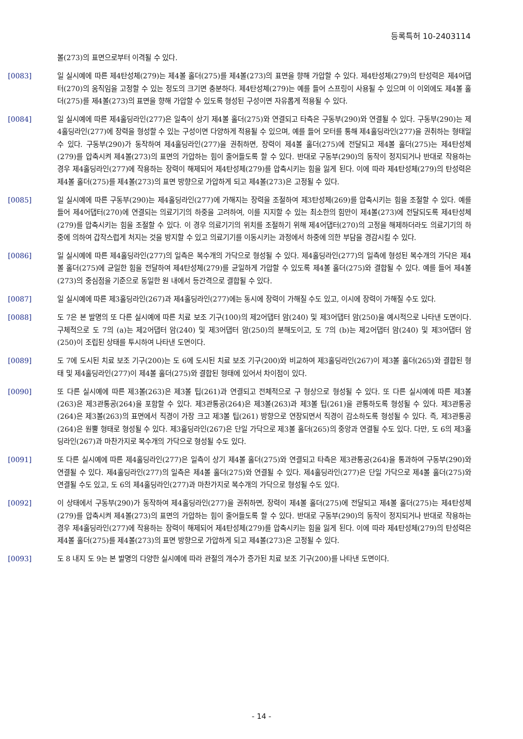등록특허 10-2403114
볼(273)의 표면으로부터 이격될 수 있다.
[0083] 일 실시예에 따른 제4탄성체(279)는 제4볼 홀더(275)를 제4볼(273)의 표면을 향해 가압할 수 있다. 제4탄성체(279)의 탄성력은 제4어댑터(270)의 움직임을 고정할 수 있는 정도의 크기면 충분하다. 제4탄성체(279)는 예를 들어 스프링이 사용될 수 있으며 이 이외에도 제4볼 홀더(275)를 제4볼(273)의 표면을 향해 가압할 수 있도록 형성된 구성이면 자유롭게 적용될 수 있다.
[0084] 일 실시예에 따른 제4홀딩라인(277)은 일측이 상기 제4볼 홀더(275)와 연결되고 타측은 구동부(290)와 연결될 수 있다. 구동부(290)는 제4홀딩라인(277)에 장력을 형성할 수 있는 구성이면 다양하게 적용될 수 있으며, 예를 들어 모터를 통해 제4홀딩라인(277)을 권취하는 형태일 수 있다. 구동부(290)가 동작하여 제4홀딩라인(277)을 권취하면, 장력이 제4볼 홀더(275)에 전달되고 제4볼 홀더(275)는 제4탄성체(279)를 압축시켜 제4볼(273)의 표면의 가압하는 힘이 줄어들도록 할 수 있다. 반대로 구동부(290)의 동작이 정지되거나 반대로 작용하는 경우 제4홀딩라인(277)에 작용하는 장력이 해제되어 제4탄성체(279)를 압축시키는 힘을 잃게 된다. 이에 따라 제4탄성체(279)의 탄성력은 제4볼 홀더(275)를 제4볼(273)의 표면 방향으로 가압하게 되고 제4볼(273)은 고정될 수 있다.
[0085] 일 실시예에 따른 구동부(290)는 제4홀딩라인(277)에 가해지는 장력을 조절하여 제3탄성체(269)를 압축시키는 힘을 조절할 수 있다. 예를 들어 제4어댑터(270)에 연결되는 의료기기의 하중을 고려하여, 이를 지지할 수 있는 최소한의 힘만이 제4볼(273)에 전달되도록 제4탄성체(279)를 압축시키는 힘을 조절할 수 있다. 이 경우 의료기기의 위치를 조절하기 위해 제4어댑터(270)의 고정을 해제하더라도 의료기기의 하중에 의하여 갑작스럽게 처지는 것을 방지할 수 있고 의료기기를 이동시키는 과정에서 하중에 의한 부담을 경감시킬 수 있다.
[0086] 일 실시예에 따른 제4홀딩라인(277)의 일측은 복수개의 가닥으로 형성될 수 있다. 제4홀딩라인(277)의 일측에 형성된 복수개의 가닥은 제4볼 홀더(275)에 균일한 힘을 전달하여 제4탄성체(279)를 균일하게 가압할 수 있도록 제4볼 홀더(275)와 결합될 수 있다. 예를 들어 제4볼(273)의 중심점을 기준으로 동일한 원 내에서 등간격으로 결합될 수 있다.
[0087] 일 실시예에 따른 제3홀딩라인(267)과 제4홀딩라인(277)에는 동시에 장력이 가해질 수도 있고, 이시에 장력이 가해질 수도 있다.
[0088] 도 7은 본 발명의 또 다른 실시예에 따른 치료 보조 기구(100)의 제2어댑터 암(240) 및 제3어댑터 암(250)을 예시적으로 나타낸 도면이다. 구체적으로 도 7의 (a)는 제2어댑터 암(240) 및 제3어댑터 암(250)의 분해도이고, 도 7의 (b)는 제2어댑터 암(240) 및 제3어댑터 암(250)이 조립된 상태를 투시하여 나타낸 도면이다.
[0089] 도 7에 도시된 치료 보조 기구(200)는 도 6에 도시된 치료 보조 기구(200)와 비교하여 제3홀딩라인(267)이 제3볼 홀더(265)와 결합된 형태 및 제4홀딩라인(277)이 제4볼 홀더(275)와 결합된 형태에 있어서 차이점이 있다.
[0090] 또 다른 실시예에 따른 제3볼(263)은 제3볼 팁(261)과 연결되고 전체적으로 구 형상으로 형성될 수 있다. 또 다른 실시예에 따른 제3볼(263)은 제3관통공(264)을 포함할 수 있다. 제3관통공(264)은 제3볼(263)과 제3볼 팁(261)을 관통하도록 형성될 수 있다. 제3관통공(264)은 제3볼(263)의 표면에서 직경이 가장 크고 제3볼 팁(261) 방향으로 연장되면서 직경이 감소하도록 형성될 수 있다. 즉, 제3관통공(264)은 원뿔 형태로 형성될 수 있다. 제3홀딩라인(267)은 단일 가닥으로 제3볼 홀더(265)의 중앙과 연결될 수도 있다. 다만, 도 6의 제3홀딩라인(267)과 마찬가지로 복수개의 가닥으로 형성될 수도 있다.
[0091] 또 다른 실시예에 따른 제4홀딩라인(277)은 일측이 상기 제4볼 홀더(275)와 연결되고 타측은 제3관통공(264)을 통과하여 구동부(290)와 연결될 수 있다. 제4홀딩라인(277)의 일측은 제4볼 홀더(275)와 연결될 수 있다. 제4홀딩라인(277)은 단일 가닥으로 제4볼 홀더(275)와 연결될 수도 있고, 도 6의 제4홀딩라인(277)과 마찬가지로 복수개의 가닥으로 형성될 수도 있다.
[0092] 이 상태에서 구동부(290)가 동작하여 제4홀딩라인(277)을 권취하면, 장력이 제4볼 홀더(275)에 전달되고 제4볼 홀더(275)는 제4탄성체(279)를 압축시켜 제4볼(273)의 표면의 가압하는 힘이 줄어들도록 할 수 있다. 반대로 구동부(290)의 동작이 정지되거나 반대로 작용하는 경우 제4홀딩라인(277)에 작용하는 장력이 해제되어 제4탄성체(279)를 압축시키는 힘을 잃게 된다. 이에 따라 제4탄성체(279)의 탄성력은 제4볼 홀더(275)를 제4볼(273)의 표면 방향으로 가압하게 되고 제4볼(273)은 고정될 수 있다.
[0093] 도 8 내지 도 9는 본 발명의 다양한 실시예에 따라 관절의 개수가 증가된 치료 보조 기구(200)를 나타낸 도면이다.
- 14 -